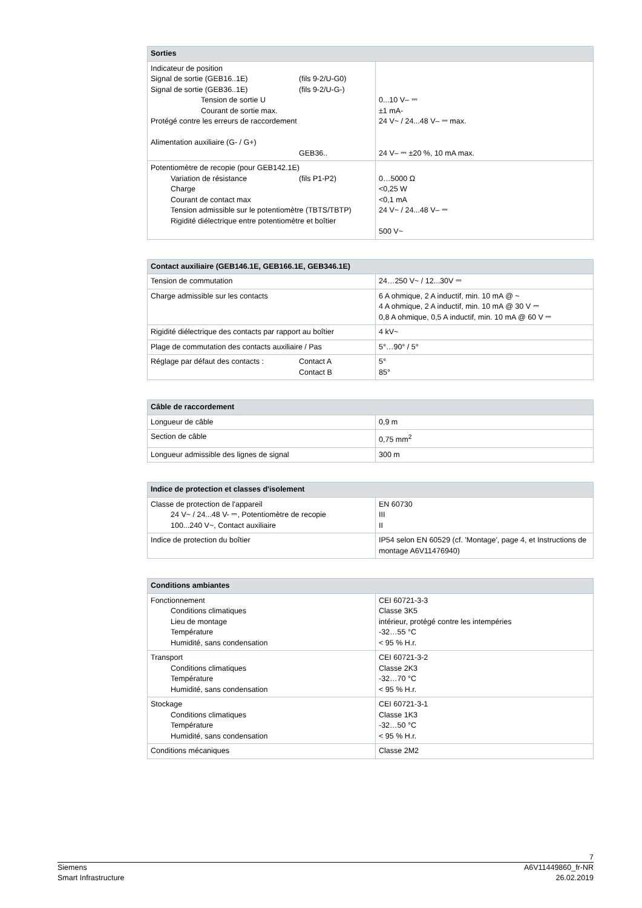| Sorties | |
| --- | --- |
| Indicateur de position Signal de sortie (GEB16..1E) (fils 9-2/U-G0) Signal de sortie (GEB36..1E) (fils 9-2/U-G-) Tension de sortie U Courant de sortie max. Protégé contre les erreurs de raccordement Alimentation auxiliaire (G- / G+) GEB36.. | 0...10 V– ⎓ ±1 mA- 24 V~ / 24...48 V– ⎓ max. 24 V– ⎓ ±20 %, 10 mA max. |
| Potentiomètre de recopie (pour GEB142.1E) Variation de résistance (fils P1-P2) Charge Courant de contact max Tension admissible sur le potentiomètre (TBTS/TBTP) Rigidité diélectrique entre potentiomètre et boîtier | 0…5000 Ω <0,25 W <0,1 mA 24 V~ / 24...48 V– ⎓ 500 V~ |
| Contact auxiliaire (GEB146.1E, GEB166.1E, GEB346.1E) | |
| --- | --- |
| Tension de commutation | 24…250 V~ / 12...30V ⎓ |
| Charge admissible sur les contacts | 6 A ohmique, 2 A inductif, min. 10 mA @ ~ 4 A ohmique, 2 A inductif, min. 10 mA @ 30 V ⎓ 0,8 A ohmique, 0,5 A inductif, min. 10 mA @ 60 V ⎓ |
| Rigidité diélectrique des contacts par rapport au boîtier | 4 kV~ |
| Plage de commutation des contacts auxiliaire / Pas | 5°…90° / 5° |
| Réglage par défaut des contacts : Contact A Contact B | 5° 85° |
| Câble de raccordement | |
| --- | --- |
| Longueur de câble | 0,9 m |
| Section de câble | 0,75 mm<sup>2</sup> |
| Longueur admissible des lignes de signal | 300 m |
| Indice de protection et classes d'isolement | |
| --- | --- |
| Classe de protection de l'appareil 24 V~ / 24...48 V- ⎓, Potentiomètre de recopie 100...240 V~, Contact auxiliaire | EN 60730 III II |
| Indice de protection du boîtier | IP54 selon EN 60529 (cf. 'Montage', page 4, et Instructions de montage A6V11476940) |
| Conditions ambiantes | |
| --- | --- |
| Fonctionnement Conditions climatiques Lieu de montage Température Humidité, sans condensation | CEI 60721-3-3 Classe 3K5 intérieur, protégé contre les intempéries -32…55 °C < 95 % H.r. |
| Transport Conditions climatiques Température Humidité, sans condensation | CEI 60721-3-2 Classe 2K3 -32…70 °C < 95 % H.r. |
| Stockage Conditions climatiques Température Humidité, sans condensation | CEI 60721-3-1 Classe 1K3 -32…50 °C < 95 % H.r. |
| Conditions mécaniques | Classe 2M2 |
7
Siemens A6V11449860_fr-NR
Smart Infrastructure 26.02.2019